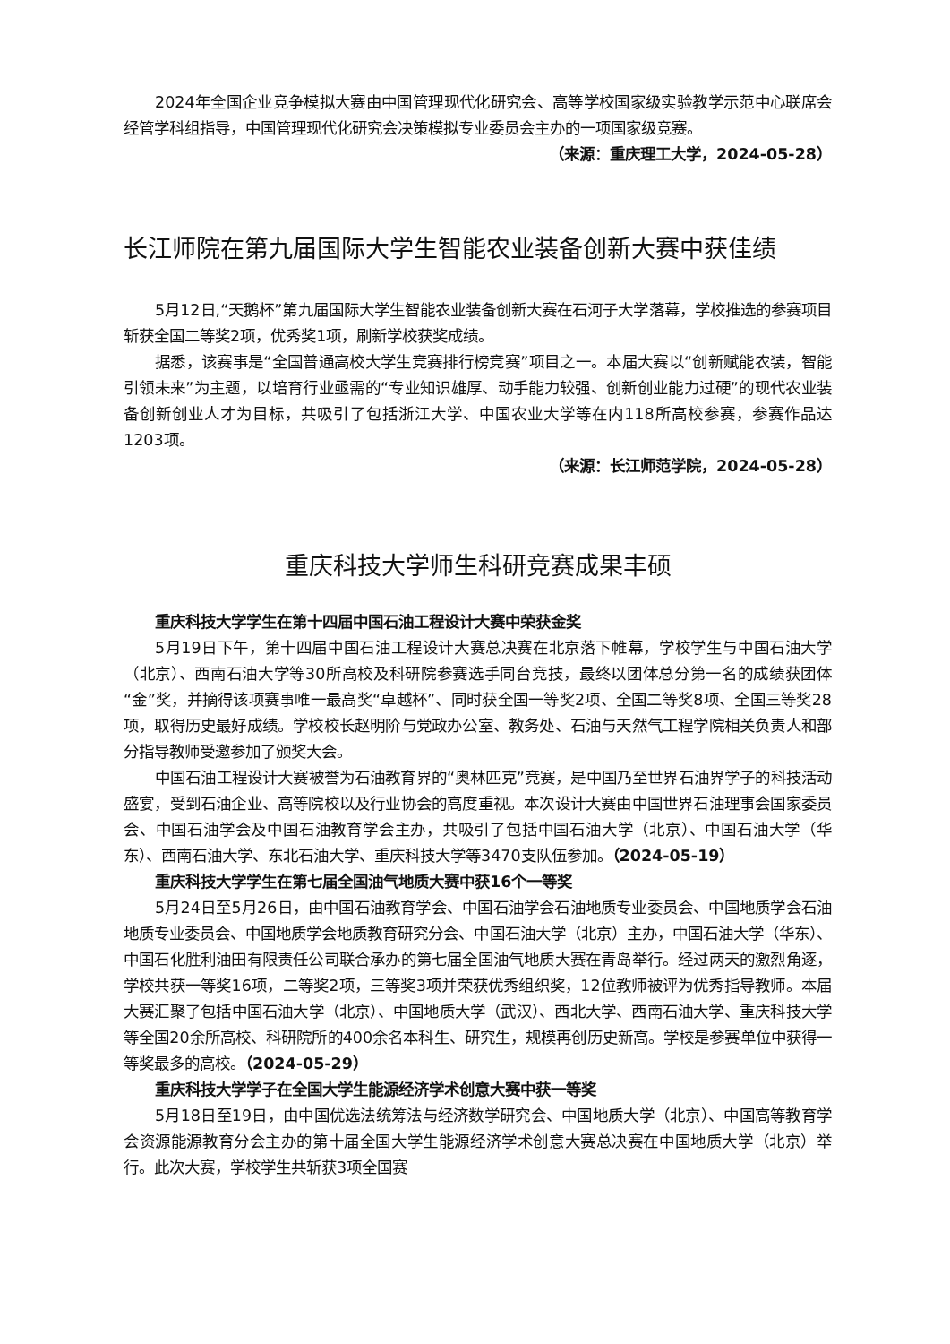2024年全国企业竞争模拟大赛由中国管理现代化研究会、高等学校国家级实验教学示范中心联席会经管学科组指导，中国管理现代化研究会决策模拟专业委员会主办的一项国家级竞赛。
（来源：重庆理工大学，2024-05-28）
长江师院在第九届国际大学生智能农业装备创新大赛中获佳绩
5月12日,“天鹅杯”第九届国际大学生智能农业装备创新大赛在石河子大学落幕，学校推选的参赛项目斩获全国二等奖2项，优秀奖1项，刷新学校获奖成绩。
据悉，该赛事是“全国普通高校大学生竞赛排行榜竞赛”项目之一。本届大赛以“创新赋能农装，智能引领未来”为主题，以培育行业亟需的“专业知识雄厚、动手能力较强、创新创业能力过硬”的现代农业装备创新创业人才为目标，共吸引了包括浙江大学、中国农业大学等在内118所高校参赛，参赛作品达1203项。
（来源：长江师范学院，2024-05-28）
重庆科技大学师生科研竞赛成果丰硕
重庆科技大学学生在第十四届中国石油工程设计大赛中荣获金奖
5月19日下午，第十四届中国石油工程设计大赛总决赛在北京落下帷幕，学校学生与中国石油大学（北京）、西南石油大学等30所高校及科研院参赛选手同台竞技，最终以团体总分第一名的成绩获团体“金”奖，并摘得该项赛事唯一最高奖“卓越杯”、同时获全国一等奖2项、全国二等奖8项、全国三等奖28项，取得历史最好成绩。学校校长赵明阶与党政办公室、教务处、石油与天然气工程学院相关负责人和部分指导教师受邀参加了颁奖大会。
中国石油工程设计大赛被誉为石油教育界的“奥林匹克”竞赛，是中国乃至世界石油界学子的科技活动盛宴，受到石油企业、高等院校以及行业协会的高度重视。本次设计大赛由中国世界石油理事会国家委员会、中国石油学会及中国石油教育学会主办，共吸引了包括中国石油大学（北京）、中国石油大学（华东）、西南石油大学、东北石油大学、重庆科技大学等3470支队伍参加。（2024-05-19）
重庆科技大学学生在第七届全国油气地质大赛中获16个一等奖
5月24日至5月26日，由中国石油教育学会、中国石油学会石油地质专业委员会、中国地质学会石油地质专业委员会、中国地质学会地质教育研究分会、中国石油大学（北京）主办，中国石油大学（华东）、中国石化胜利油田有限责任公司联合承办的第七届全国油气地质大赛在青岛举行。经过两天的激烈角逐，学校共获一等奖16项，二等奖2项，三等奖3项并荣获优秀组织奖，12位教师被评为优秀指导教师。本届大赛汇聚了包括中国石油大学（北京）、中国地质大学（武汉）、西北大学、西南石油大学、重庆科技大学等全国20余所高校、科研院所的400余名本科生、研究生，规模再创历史新高。学校是参赛单位中获得一等奖最多的高校。（2024-05-29）
重庆科技大学学子在全国大学生能源经济学术创意大赛中获一等奖
5月18日至19日，由中国优选法统筹法与经济数学研究会、中国地质大学（北京）、中国高等教育学会资源能源教育分会主办的第十届全国大学生能源经济学术创意大赛总决赛在中国地质大学（北京）举行。此次大赛，学校学生共斩获3项全国赛